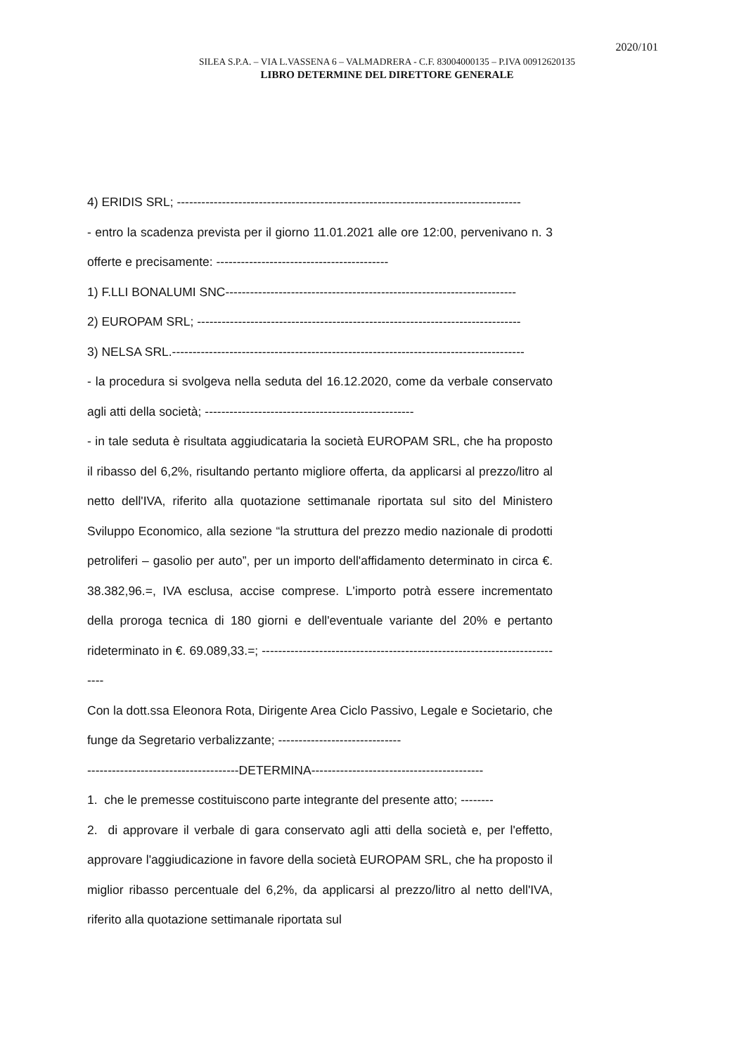2020/101
SILEA S.P.A. – VIA L.VASSENA 6 – VALMADRERA - C.F. 83004000135 – P.IVA 00912620135
LIBRO DETERMINE DEL DIRETTORE GENERALE
4) ERIDIS SRL; ------------------------------------------------------------------------------------
- entro la scadenza prevista per il giorno 11.01.2021 alle ore 12:00, pervenivano n. 3 offerte e precisamente: ------------------------------------------
1) F.LLI BONALUMI SNC-----------------------------------------------------------------------
2) EUROPAM SRL; -------------------------------------------------------------------------------
3) NELSA SRL.--------------------------------------------------------------------------------------
- la procedura si svolgeva nella seduta del 16.12.2020, come da verbale conservato agli atti della società; ---------------------------------------------------
- in tale seduta è risultata aggiudicataria la società EUROPAM SRL, che ha proposto il ribasso del 6,2%, risultando pertanto migliore offerta, da applicarsi al prezzo/litro al netto dell'IVA, riferito alla quotazione settimanale riportata sul sito del Ministero Sviluppo Economico, alla sezione “la struttura del prezzo medio nazionale di prodotti petroliferi – gasolio per auto”, per un importo dell'affidamento determinato in circa €. 38.382,96.=, IVA esclusa, accise comprese. L'importo potrà essere incrementato della proroga tecnica di 180 giorni e dell'eventuale variante del 20% e pertanto rideterminato in €. 69.089,33.=; ---------------------------------------------------------------------------
Con la dott.ssa Eleonora Rota, Dirigente Area Ciclo Passivo, Legale e Societario, che funge da Segretario verbalizzante; ------------------------------
-------------------------------------DETERMINA------------------------------------------
1. che le premesse costituiscono parte integrante del presente atto; --------
2. di approvare il verbale di gara conservato agli atti della società e, per l'effetto, approvare l'aggiudicazione in favore della società EUROPAM SRL, che ha proposto il miglior ribasso percentuale del 6,2%, da applicarsi al prezzo/litro al netto dell'IVA, riferito alla quotazione settimanale riportata sul